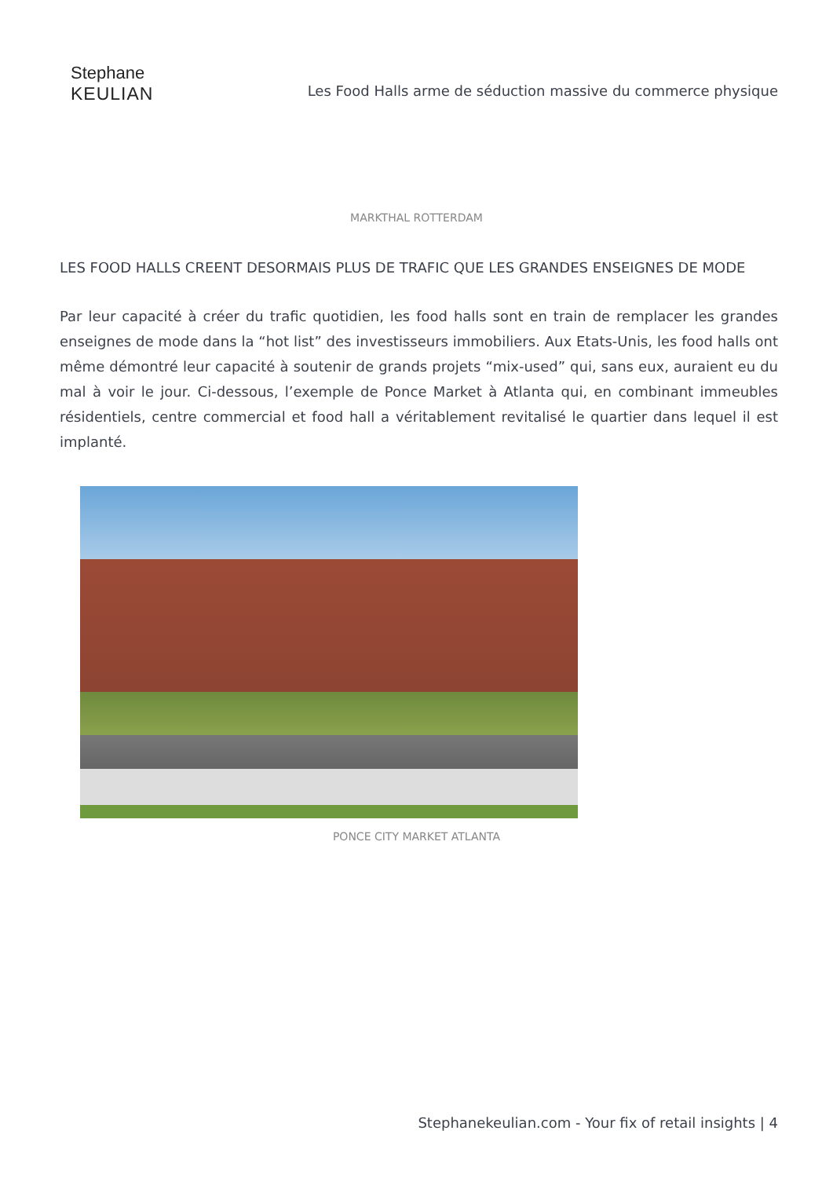Stephane
KEULIAN
Les Food Halls arme de séduction massive du commerce physique
MARKTHAL ROTTERDAM
LES FOOD HALLS CREENT DESORMAIS PLUS DE TRAFIC QUE LES GRANDES ENSEIGNES DE MODE
Par leur capacité à créer du trafic quotidien, les food halls sont en train de remplacer les grandes enseignes de mode dans la “hot list” des investisseurs immobiliers. Aux Etats-Unis, les food halls ont même démontré leur capacité à soutenir de grands projets “mix-used” qui, sans eux, auraient eu du mal à voir le jour. Ci-dessous, l’exemple de Ponce Market à Atlanta qui, en combinant immeubles résidentiels, centre commercial et food hall a véritablement revitalisé le quartier dans lequel il est implanté.
PONCE CITY MARKET ATLANTA
Stephanekeulian.com - Your fix of retail insights | 4